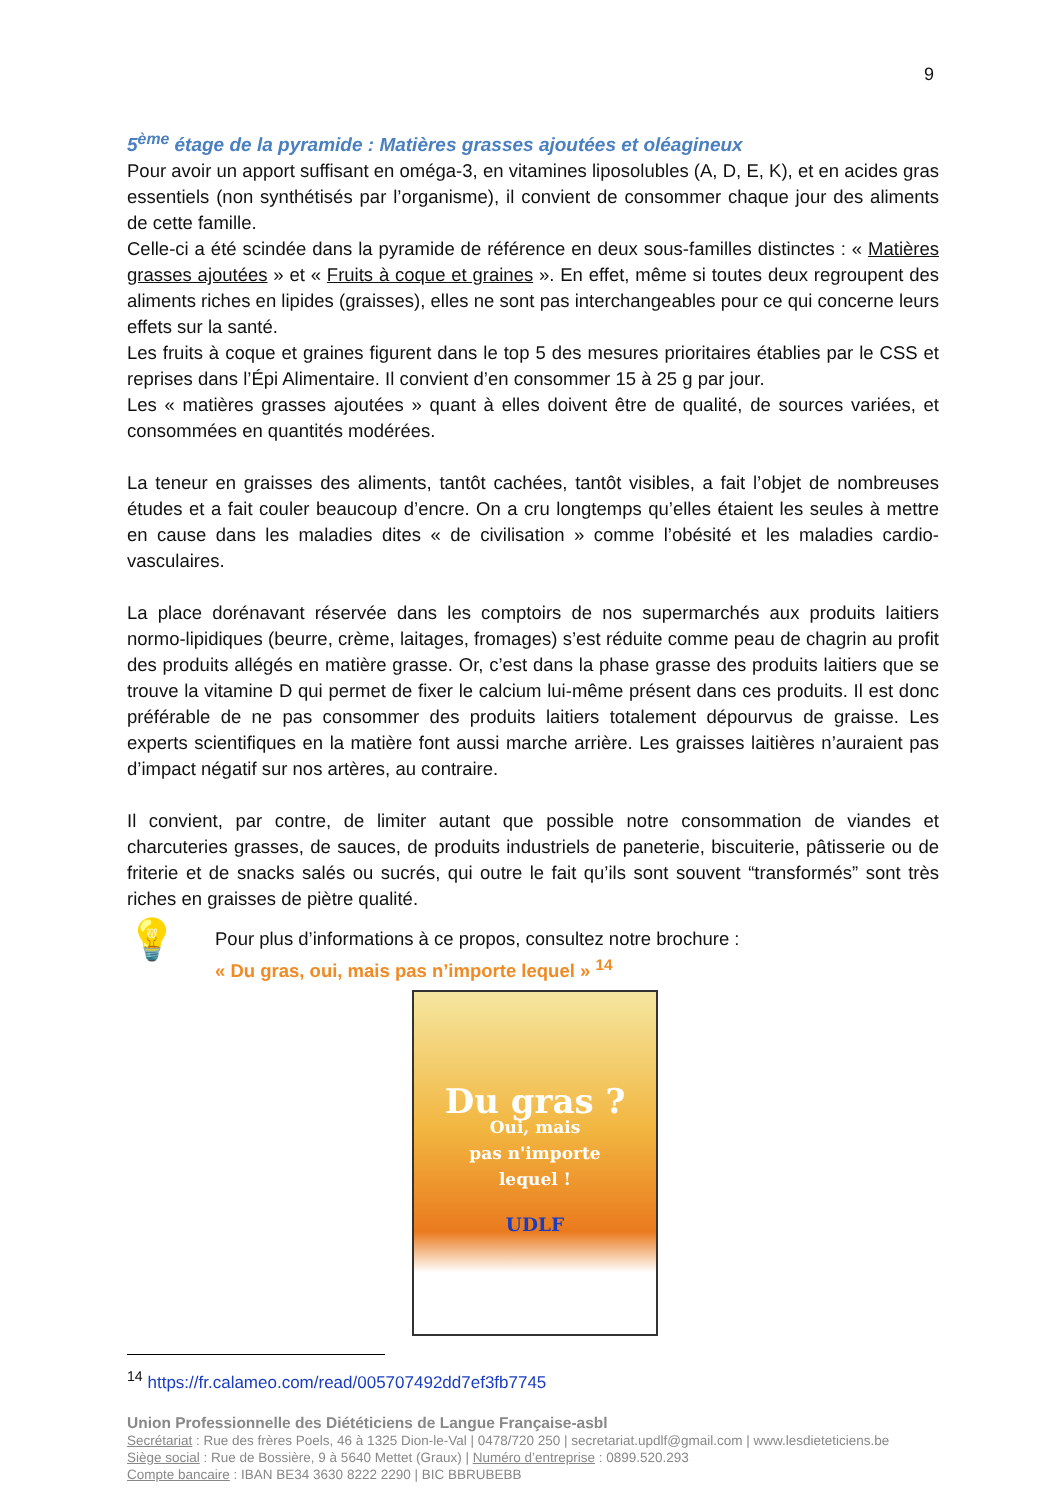9
5<sup>ème</sup> étage de la pyramide : Matières grasses ajoutées et oléagineux
Pour avoir un apport suffisant en oméga-3, en vitamines liposolubles (A, D, E, K), et en acides gras essentiels (non synthétisés par l’organisme), il convient de consommer chaque jour des aliments de cette famille.
Celle-ci a été scindée dans la pyramide de référence en deux sous-familles distinctes : « Matières grasses ajoutées » et « Fruits à coque et graines ». En effet, même si toutes deux regroupent des aliments riches en lipides (graisses), elles ne sont pas interchangeables pour ce qui concerne leurs effets sur la santé.
Les fruits à coque et graines figurent dans le top 5 des mesures prioritaires établies par le CSS et reprises dans l’Épi Alimentaire. Il convient d’en consommer 15 à 25 g par jour.
Les « matières grasses ajoutées » quant à elles doivent être de qualité, de sources variées, et consommées en quantités modérées.
La teneur en graisses des aliments, tantôt cachées, tantôt visibles, a fait l’objet de nombreuses études et a fait couler beaucoup d’encre. On a cru longtemps qu’elles étaient les seules à mettre en cause dans les maladies dites « de civilisation » comme l’obésité et les maladies cardio-vasculaires.
La place dorénavant réservée dans les comptoirs de nos supermarchés aux produits laitiers normo-lipidiques (beurre, crème, laitages, fromages) s’est réduite comme peau de chagrin au profit des produits allégés en matière grasse. Or, c’est dans la phase grasse des produits laitiers que se trouve la vitamine D qui permet de fixer le calcium lui-même présent dans ces produits. Il est donc préférable de ne pas consommer des produits laitiers totalement dépourvus de graisse. Les experts scientifiques en la matière font aussi marche arrière. Les graisses laitières n’auraient pas d’impact négatif sur nos artères, au contraire.
Il convient, par contre, de limiter autant que possible notre consommation de viandes et charcuteries grasses, de sauces, de produits industriels de paneterie, biscuiterie, pâtisserie ou de friterie et de snacks salés ou sucrés, qui outre le fait qu’ils sont souvent “transformés” sont très riches en graisses de piètre qualité.
💡
Pour plus d’informations à ce propos, consultez notre brochure :
« Du gras, oui, mais pas n’importe lequel » <sup>14</sup>
Du gras ?
Oui, mais
pas n'importe
lequel !
UDLF
<sup>14</sup> https://fr.calameo.com/read/005707492dd7ef3fb7745
Union Professionnelle des Diététiciens de Langue Française-asbl
Secrétariat : Rue des frères Poels, 46 à 1325 Dion-le-Val | 0478/720 250 | secretariat.updlf@gmail.com | www.lesdieteticiens.be
Siège social : Rue de Bossière, 9 à 5640 Mettet (Graux) | Numéro d’entreprise : 0899.520.293
Compte bancaire : IBAN BE34 3630 8222 2290 | BIC BBRUBEBB